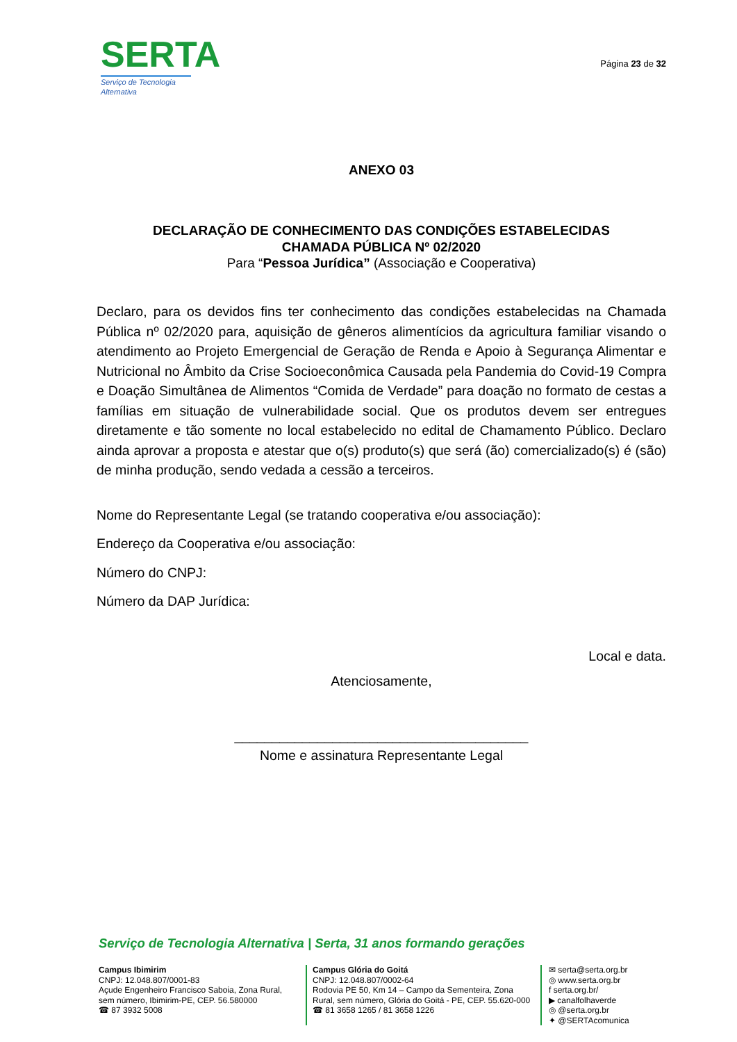SERTA
Serviço de Tecnologia Alternativa
Página 23 de 32
ANEXO 03
DECLARAÇÃO DE CONHECIMENTO DAS CONDIÇÕES ESTABELECIDAS
CHAMADA PÚBLICA Nº 02/2020
Para “Pessoa Jurídica” (Associação e Cooperativa)
Declaro, para os devidos fins ter conhecimento das condições estabelecidas na Chamada Pública nº 02/2020 para, aquisição de gêneros alimentícios da agricultura familiar visando o atendimento ao Projeto Emergencial de Geração de Renda e Apoio à Segurança Alimentar e Nutricional no Âmbito da Crise Socioeconômica Causada pela Pandemia do Covid-19 Compra e Doação Simultânea de Alimentos “Comida de Verdade” para doação no formato de cestas a famílias em situação de vulnerabilidade social. Que os produtos devem ser entregues diretamente e tão somente no local estabelecido no edital de Chamamento Público. Declaro ainda aprovar a proposta e atestar que o(s) produto(s) que será (ão) comercializado(s) é (são) de minha produção, sendo vedada a cessão a terceiros.
Nome do Representante Legal (se tratando cooperativa e/ou associação):
Endereço da Cooperativa e/ou associação:
Número do CNPJ:
Número da DAP Jurídica:
Local e data.
Atenciosamente,
_______________________________________
Nome e assinatura Representante Legal
Serviço de Tecnologia Alternativa | Serta, 31 anos formando gerações
Campus Ibimirim
CNPJ: 12.048.807/0001-83
Açude Engenheiro Francisco Saboia, Zona Rural, sem número, Ibimirim-PE, CEP. 56.580000
☎ 87 3932 5008
Campus Glória do Goitá
CNPJ: 12.048.807/0002-64
Rodovia PE 50, Km 14 – Campo da Sementeira, Zona Rural, sem número, Glória do Goitá - PE, CEP. 55.620-000
☎ 81 3658 1265 / 81 3658 1226
✉ serta@serta.org.br
◎ www.serta.org.br
f serta.org.br/
▶ canalfolhaverde
◎ @serta.org.br
✦ @SERTAcomunica